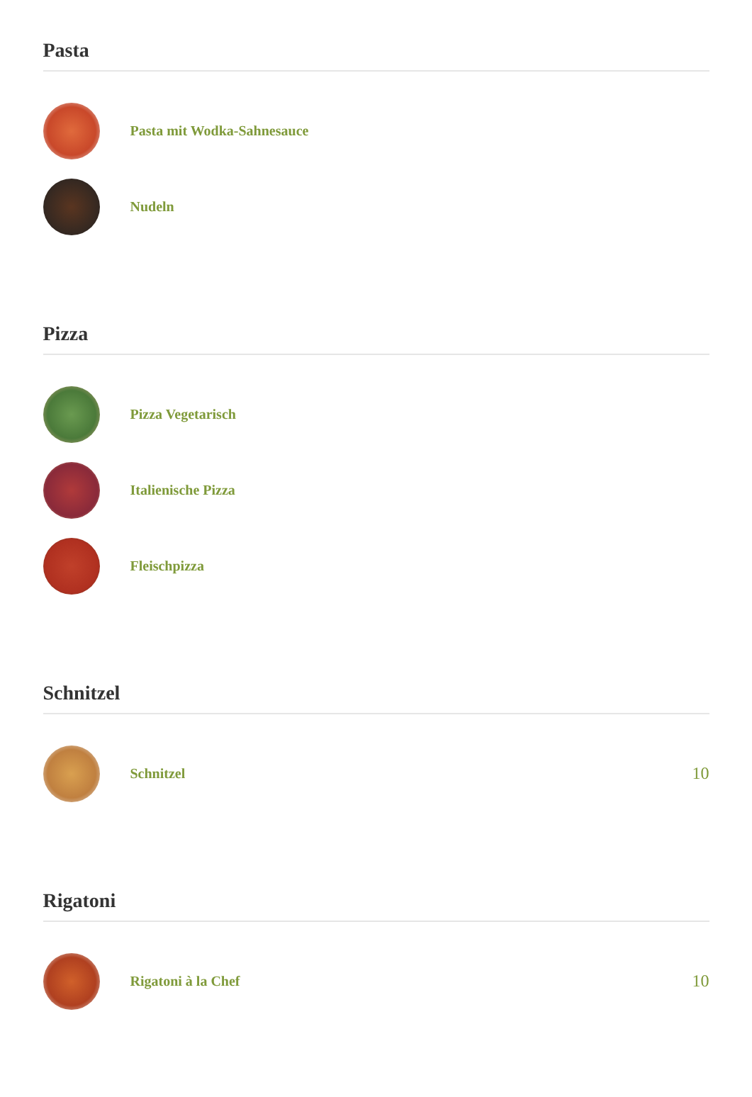Pasta
Pasta mit Wodka-Sahnesauce
Nudeln
Pizza
Pizza Vegetarisch
Italienische Pizza
Fleischpizza
Schnitzel
Schnitzel
10
Rigatoni
Rigatoni à la Chef
10